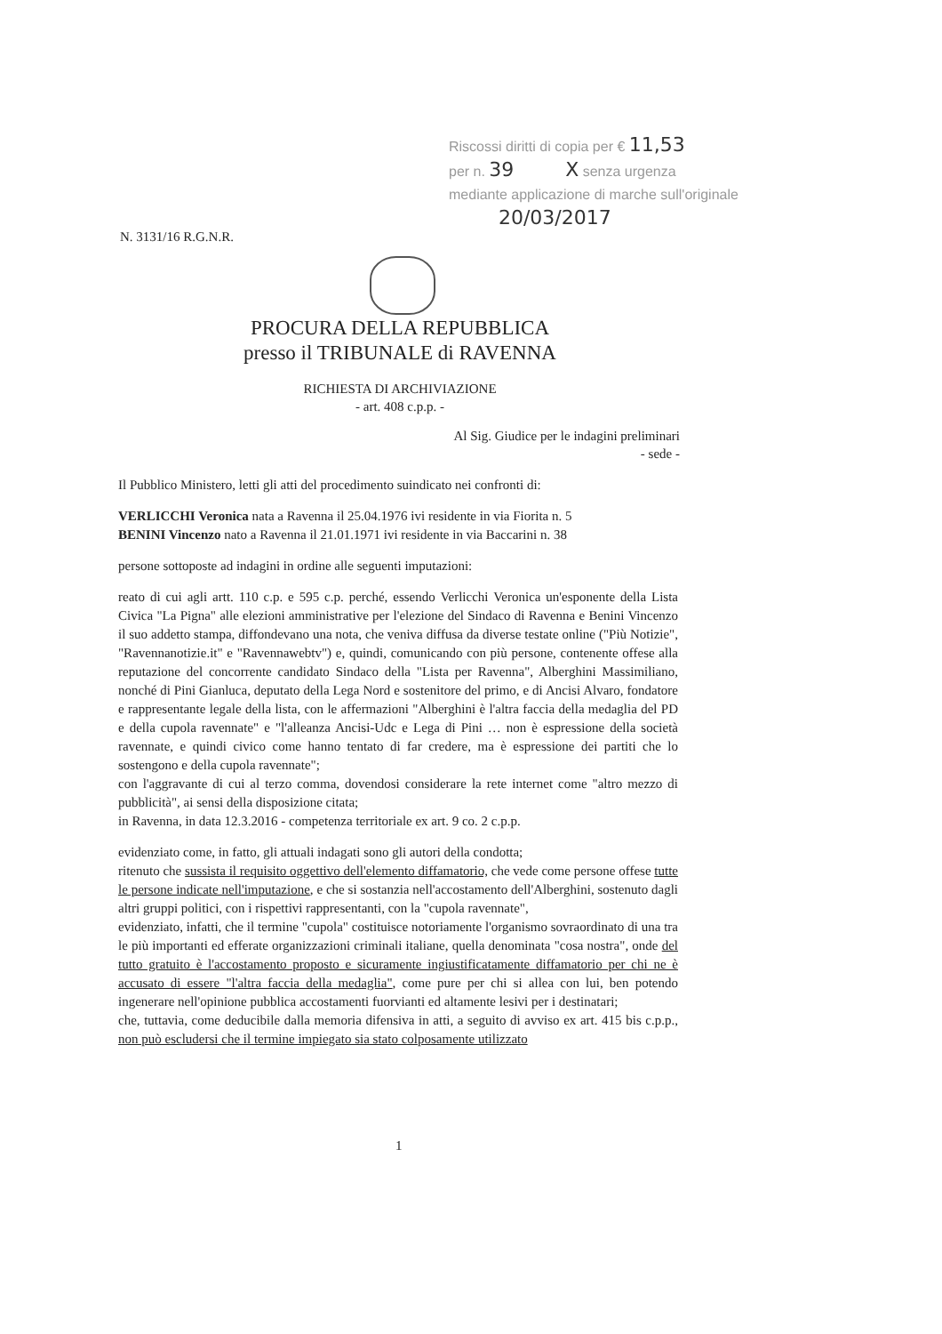Riscossi diritti di copia per € 11,53
per n. 39 X senza urgenza
mediante applicazione di marche sull'originale
20/03/2017
N. 3131/16 R.G.N.R.
PROCURA DELLA REPUBBLICA
presso il TRIBUNALE di RAVENNA
RICHIESTA DI ARCHIVIAZIONE
- art. 408 c.p.p. -
Al Sig. Giudice per le indagini preliminari
- sede -
Il Pubblico Ministero, letti gli atti del procedimento suindicato nei confronti di:
VERLICCHI Veronica nata a Ravenna il 25.04.1976 ivi residente in via Fiorita n. 5
BENINI Vincenzo nato a Ravenna il 21.01.1971 ivi residente in via Baccarini n. 38
persone sottoposte ad indagini in ordine alle seguenti imputazioni:
reato di cui agli artt. 110 c.p. e 595 c.p. perché, essendo Verlicchi Veronica un'esponente della Lista Civica "La Pigna" alle elezioni amministrative per l'elezione del Sindaco di Ravenna e Benini Vincenzo il suo addetto stampa, diffondevano una nota, che veniva diffusa da diverse testate online ("Più Notizie", "Ravennanotizie.it" e "Ravennawebtv") e, quindi, comunicando con più persone, contenente offese alla reputazione del concorrente candidato Sindaco della "Lista per Ravenna", Alberghini Massimiliano, nonché di Pini Gianluca, deputato della Lega Nord e sostenitore del primo, e di Ancisi Alvaro, fondatore e rappresentante legale della lista, con le affermazioni "Alberghini è l'altra faccia della medaglia del PD e della cupola ravennate" e "l'alleanza Ancisi-Udc e Lega di Pini … non è espressione della società ravennate, e quindi civico come hanno tentato di far credere, ma è espressione dei partiti che lo sostengono e della cupola ravennate";
con l'aggravante di cui al terzo comma, dovendosi considerare la rete internet come "altro mezzo di pubblicità", ai sensi della disposizione citata;
in Ravenna, in data 12.3.2016 - competenza territoriale ex art. 9 co. 2 c.p.p.
evidenziato come, in fatto, gli attuali indagati sono gli autori della condotta;
ritenuto che sussista il requisito oggettivo dell'elemento diffamatorio, che vede come persone offese tutte le persone indicate nell'imputazione, e che si sostanzia nell'accostamento dell'Alberghini, sostenuto dagli altri gruppi politici, con i rispettivi rappresentanti, con la "cupola ravennate",
evidenziato, infatti, che il termine "cupola" costituisce notoriamente l'organismo sovraordinato di una tra le più importanti ed efferate organizzazioni criminali italiane, quella denominata "cosa nostra", onde del tutto gratuito è l'accostamento proposto e sicuramente ingiustificatamente diffamatorio per chi ne è accusato di essere "l'altra faccia della medaglia", come pure per chi si allea con lui, ben potendo ingenerare nell'opinione pubblica accostamenti fuorvianti ed altamente lesivi per i destinatari;
che, tuttavia, come deducibile dalla memoria difensiva in atti, a seguito di avviso ex art. 415 bis c.p.p., non può escludersi che il termine impiegato sia stato colposamente utilizzato
1